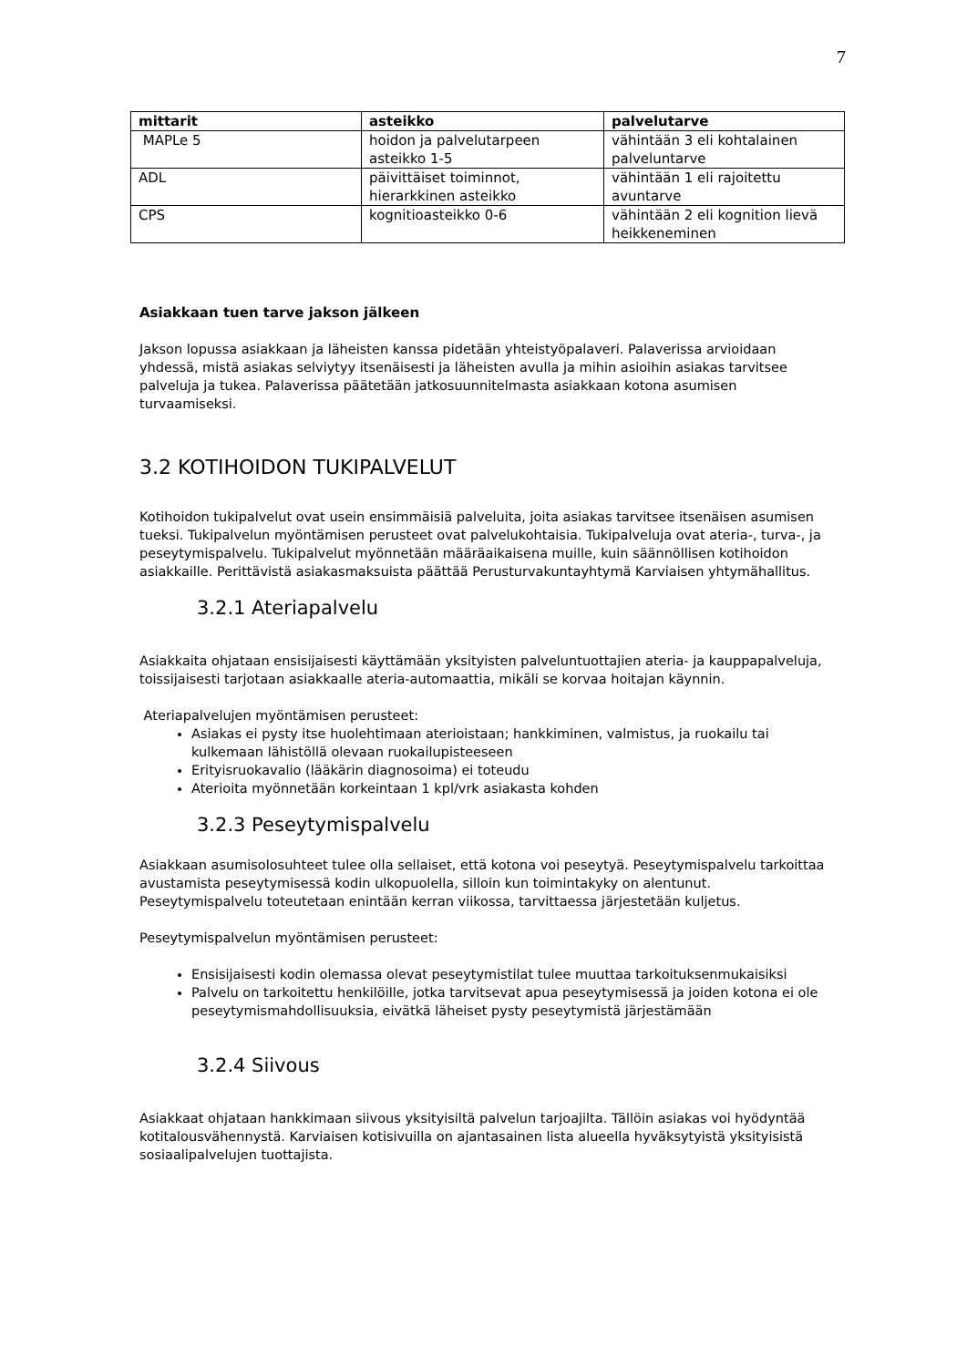7
| mittarit | asteikko | palvelutarve |
| --- | --- | --- |
| MAPLe 5 | hoidon ja palvelutarpeen asteikko 1-5 | vähintään 3 eli kohtalainen palveluntarve |
| ADL | päivittäiset toiminnot, hierarkkinen asteikko | vähintään 1 eli rajoitettu avuntarve |
| CPS | kognitioasteikko 0-6 | vähintään 2 eli kognition lievä heikkeneminen |
Asiakkaan tuen tarve jakson jälkeen
Jakson lopussa asiakkaan ja läheisten kanssa pidetään yhteistyöpalaveri. Palaverissa arvioidaan yhdessä, mistä asiakas selviytyy itsenäisesti ja läheisten avulla ja mihin asioihin asiakas tarvitsee palveluja ja tukea. Palaverissa päätetään jatkosuunnitelmasta asiakkaan kotona asumisen turvaamiseksi.
3.2 KOTIHOIDON TUKIPALVELUT
Kotihoidon tukipalvelut ovat usein ensimmäisiä palveluita, joita asiakas tarvitsee itsenäisen asumisen tueksi. Tukipalvelun myöntämisen perusteet ovat palvelukohtaisia. Tukipalveluja ovat ateria-, turva-, ja peseytymispalvelu. Tukipalvelut myönnetään määräaikaisena muille, kuin säännöllisen kotihoidon asiakkaille. Perittävistä asiakasmaksuista päättää Perusturvakuntayhtymä Karviaisen yhtymähallitus.
3.2.1 Ateriapalvelu
Asiakkaita ohjataan ensisijaisesti käyttämään yksityisten palveluntuottajien ateria- ja kauppapalveluja, toissijaisesti tarjotaan asiakkaalle ateria-automaattia, mikäli se korvaa hoitajan käynnin.
Ateriapalvelujen myöntämisen perusteet:
Asiakas ei pysty itse huolehtimaan aterioistaan; hankkiminen, valmistus, ja ruokailu tai kulkemaan lähistöllä olevaan ruokailupisteeseen
Erityisruokavalio (lääkärin diagnosoima) ei toteudu
Aterioita myönnetään korkeintaan 1 kpl/vrk asiakasta kohden
3.2.3 Peseytymispalvelu
Asiakkaan asumisolosuhteet tulee olla sellaiset, että kotona voi peseytyä. Peseytymispalvelu tarkoittaa avustamista peseytymisessä kodin ulkopuolella, silloin kun toimintakyky on alentunut. Peseytymispalvelu toteutetaan enintään kerran viikossa, tarvittaessa järjestetään kuljetus.
Peseytymispalvelun myöntämisen perusteet:
Ensisijaisesti kodin olemassa olevat peseytymistilat tulee muuttaa tarkoituksenmukaisiksi
Palvelu on tarkoitettu henkilöille, jotka tarvitsevat apua peseytymisessä ja joiden kotona ei ole peseytymismahdollisuuksia, eivätkä läheiset pysty peseytymistä järjestämään
3.2.4 Siivous
Asiakkaat ohjataan hankkimaan siivous yksityisiltä palvelun tarjoajilta. Tällöin asiakas voi hyödyntää kotitalousvähennystä. Karviaisen kotisivuilla on ajantasainen lista alueella hyväksytyistä yksityisistä sosiaalipalvelujen tuottajista.